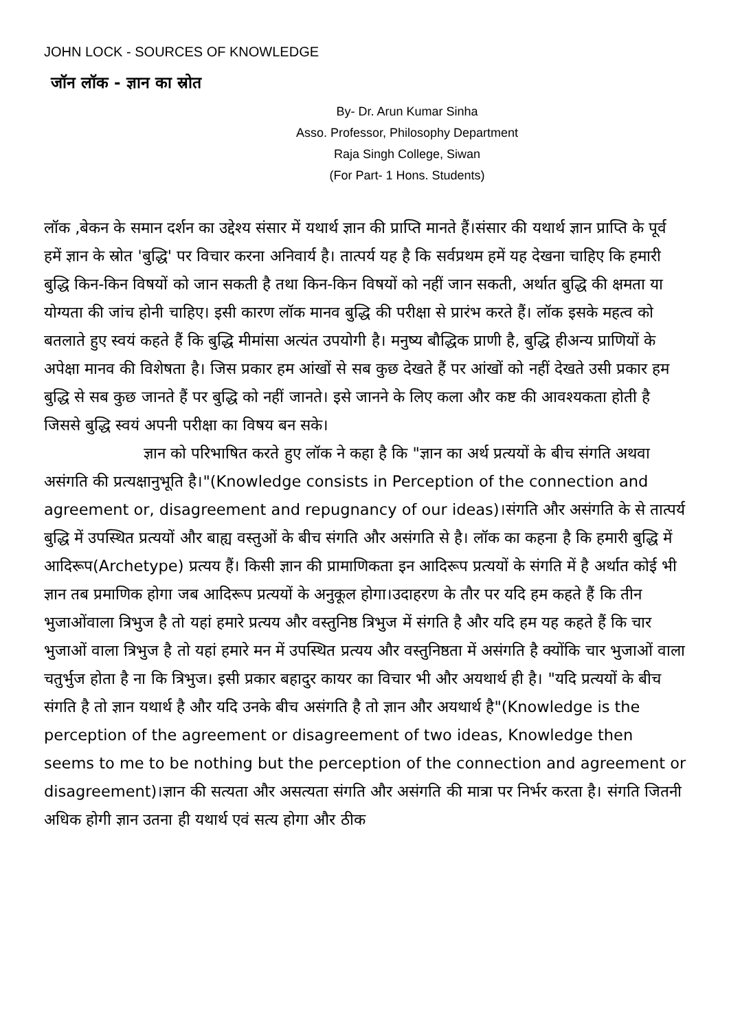JOHN LOCK - SOURCES OF KNOWLEDGE
जॉन लॉक - ज्ञान का स्रोत
By- Dr. Arun Kumar Sinha
Asso. Professor, Philosophy Department
Raja Singh College, Siwan
(For Part- 1 Hons. Students)
लॉक ,बेकन के समान दर्शन का उद्देश्य संसार में यथार्थ ज्ञान की प्राप्ति मानते हैं।संसार की यथार्थ ज्ञान प्राप्ति के पूर्व हमें ज्ञान के स्रोत 'बुद्धि' पर विचार करना अनिवार्य है। तात्पर्य यह है कि सर्वप्रथम हमें यह देखना चाहिए कि हमारी बुद्धि किन-किन विषयों को जान सकती है तथा किन-किन विषयों को नहीं जान सकती, अर्थात बुद्धि की क्षमता या योग्यता की जांच होनी चाहिए। इसी कारण लॉक मानव बुद्धि की परीक्षा से प्रारंभ करते हैं। लॉक इसके महत्व को बतलाते हुए स्वयं कहते हैं कि बुद्धि मीमांसा अत्यंत उपयोगी है। मनुष्य बौद्धिक प्राणी है, बुद्धि हीअन्य प्राणियों के अपेक्षा मानव की विशेषता है। जिस प्रकार हम आंखों से सब कुछ देखते हैं पर आंखों को नहीं देखते उसी प्रकार हम बुद्धि से सब कुछ जानते हैं पर बुद्धि को नहीं जानते। इसे जानने के लिए कला और कष्ट की आवश्यकता होती है जिससे बुद्धि स्वयं अपनी परीक्षा का विषय बन सके।
ज्ञान को परिभाषित करते हुए लॉक ने कहा है कि "ज्ञान का अर्थ प्रत्ययों के बीच संगति अथवा असंगति की प्रत्यक्षानुभूति है।"(Knowledge consists in Perception of the connection and agreement or, disagreement and repugnancy of our ideas)।संगति और असंगति के से तात्पर्य बुद्धि में उपस्थित प्रत्ययों और बाह्य वस्तुओं के बीच संगति और असंगति से है। लॉक का कहना है कि हमारी बुद्धि में आदिरूप(Archetype) प्रत्यय हैं। किसी ज्ञान की प्रामाणिकता इन आदिरूप प्रत्ययों के संगति में है अर्थात कोई भी ज्ञान तब प्रमाणिक होगा जब आदिरूप प्रत्ययों के अनुकूल होगा।उदाहरण के तौर पर यदि हम कहते हैं कि तीन भुजाओंवाला त्रिभुज है तो यहां हमारे प्रत्यय और वस्तुनिष्ठ त्रिभुज में संगति है और यदि हम यह कहते हैं कि चार भुजाओं वाला त्रिभुज है तो यहां हमारे मन में उपस्थित प्रत्यय और वस्तुनिष्ठता में असंगति है क्योंकि चार भुजाओं वाला चतुर्भुज होता है ना कि त्रिभुज। इसी प्रकार बहादुर कायर का विचार भी और अयथार्थ ही है। "यदि प्रत्ययों के बीच संगति है तो ज्ञान यथार्थ है और यदि उनके बीच असंगति है तो ज्ञान और अयथार्थ है"(Knowledge is the perception of the agreement or disagreement of two ideas, Knowledge then seems to me to be nothing but the perception of the connection and agreement or disagreement)।ज्ञान की सत्यता और असत्यता संगति और असंगति की मात्रा पर निर्भर करता है। संगति जितनी अधिक होगी ज्ञान उतना ही यथार्थ एवं सत्य होगा और ठीक